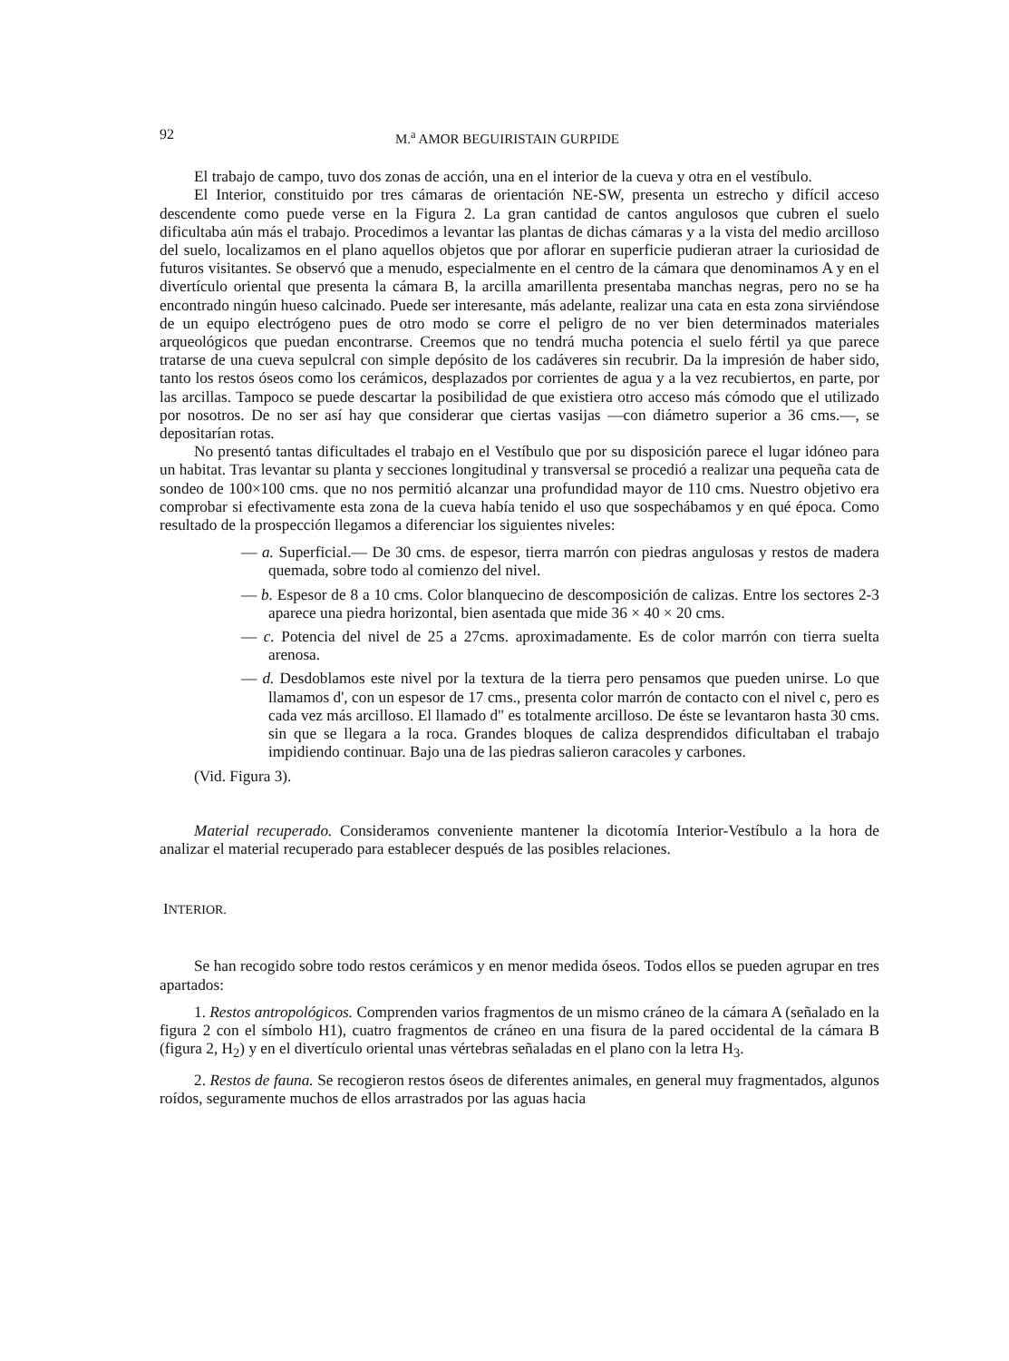92 M.<sup>a</sup> AMOR BEGUIRISTAIN GURPIDE
El trabajo de campo, tuvo dos zonas de acción, una en el interior de la cueva y otra en el vestíbulo.
El Interior, constituido por tres cámaras de orientación NE-SW, presenta un estrecho y difícil acceso descendente como puede verse en la Figura 2. La gran cantidad de cantos angulosos que cubren el suelo dificultaba aún más el trabajo. Procedimos a levantar las plantas de dichas cámaras y a la vista del medio arcilloso del suelo, localizamos en el plano aquellos objetos que por aflorar en superficie pudieran atraer la curiosidad de futuros visitantes. Se observó que a menudo, especialmente en el centro de la cámara que denominamos A y en el divertículo oriental que presenta la cámara B, la arcilla amarillenta presentaba manchas negras, pero no se ha encontrado ningún hueso calcinado. Puede ser interesante, más adelante, realizar una cata en esta zona sirviéndose de un equipo electrógeno pues de otro modo se corre el peligro de no ver bien determinados materiales arqueológicos que puedan encontrarse. Creemos que no tendrá mucha potencia el suelo fértil ya que parece tratarse de una cueva sepulcral con simple depósito de los cadáveres sin recubrir. Da la impresión de haber sido, tanto los restos óseos como los cerámicos, desplazados por corrientes de agua y a la vez recubiertos, en parte, por las arcillas. Tampoco se puede descartar la posibilidad de que existiera otro acceso más cómodo que el utilizado por nosotros. De no ser así hay que considerar que ciertas vasijas —con diámetro superior a 36 cms.—, se depositarían rotas.
No presentó tantas dificultades el trabajo en el Vestíbulo que por su disposición parece el lugar idóneo para un habitat. Tras levantar su planta y secciones longitudinal y transversal se procedió a realizar una pequeña cata de sondeo de 100×100 cms. que no nos permitió alcanzar una profundidad mayor de 110 cms. Nuestro objetivo era comprobar si efectivamente esta zona de la cueva había tenido el uso que sospechábamos y en qué época. Como resultado de la prospección llegamos a diferenciar los siguientes niveles:
— a. Superficial.— De 30 cms. de espesor, tierra marrón con piedras angulosas y restos de madera quemada, sobre todo al comienzo del nivel.
— b. Espesor de 8 a 10 cms. Color blanquecino de descomposición de calizas. Entre los sectores 2-3 aparece una piedra horizontal, bien asentada que mide 36 × 40 × 20 cms.
— c. Potencia del nivel de 25 a 27cms. aproximadamente. Es de color marrón con tierra suelta arenosa.
— d. Desdoblamos este nivel por la textura de la tierra pero pensamos que pueden unirse. Lo que llamamos d', con un espesor de 17 cms., presenta color marrón de contacto con el nivel c, pero es cada vez más arcilloso. El llamado d" es totalmente arcilloso. De éste se levantaron hasta 30 cms. sin que se llegara a la roca. Grandes bloques de caliza desprendidos dificultaban el trabajo impidiendo continuar. Bajo una de las piedras salieron caracoles y carbones.
(Vid. Figura 3).
Material recuperado. Consideramos conveniente mantener la dicotomía Interior-Vestíbulo a la hora de analizar el material recuperado para establecer después de las posibles relaciones.
INTERIOR.
Se han recogido sobre todo restos cerámicos y en menor medida óseos. Todos ellos se pueden agrupar en tres apartados:
1. Restos antropológicos. Comprenden varios fragmentos de un mismo cráneo de la cámara A (señalado en la figura 2 con el símbolo H1), cuatro fragmentos de cráneo en una fisura de la pared occidental de la cámara B (figura 2, H<sub>2</sub>) y en el divertículo oriental unas vértebras señaladas en el plano con la letra H<sub>3</sub>.
2. Restos de fauna. Se recogieron restos óseos de diferentes animales, en general muy fragmentados, algunos roídos, seguramente muchos de ellos arrastrados por las aguas hacia